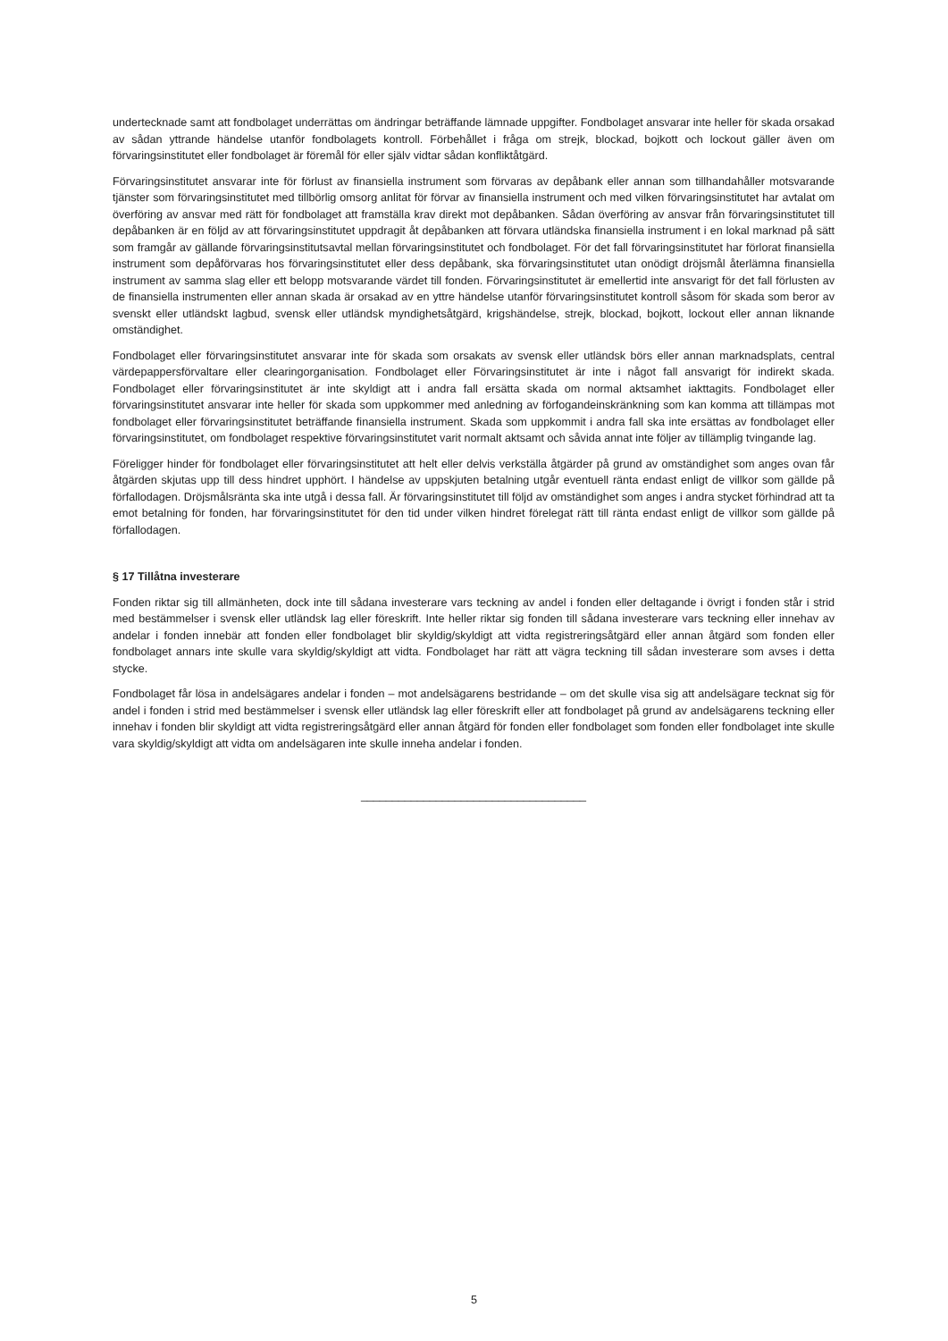undertecknade samt att fondbolaget underrättas om ändringar beträffande lämnade uppgifter. Fondbolaget ansvarar inte heller för skada orsakad av sådan yttrande händelse utanför fondbolagets kontroll. Förbehållet i fråga om strejk, blockad, bojkott och lockout gäller även om förvaringsinstitutet eller fondbolaget är föremål för eller själv vidtar sådan konfliktåtgärd.
Förvaringsinstitutet ansvarar inte för förlust av finansiella instrument som förvaras av depåbank eller annan som tillhandahåller motsvarande tjänster som förvaringsinstitutet med tillbörlig omsorg anlitat för förvar av finansiella instrument och med vilken förvaringsinstitutet har avtalat om överföring av ansvar med rätt för fondbolaget att framställa krav direkt mot depåbanken. Sådan överföring av ansvar från förvaringsinstitutet till depåbanken är en följd av att förvaringsinstitutet uppdragit åt depåbanken att förvara utländska finansiella instrument i en lokal marknad på sätt som framgår av gällande förvaringsinstitutsavtal mellan förvaringsinstitutet och fondbolaget. För det fall förvaringsinstitutet har förlorat finansiella instrument som depåförvaras hos förvaringsinstitutet eller dess depåbank, ska förvaringsinstitutet utan onödigt dröjsmål återlämna finansiella instrument av samma slag eller ett belopp motsvarande värdet till fonden. Förvaringsinstitutet är emellertid inte ansvarigt för det fall förlusten av de finansiella instrumenten eller annan skada är orsakad av en yttre händelse utanför förvaringsinstitutet kontroll såsom för skada som beror av svenskt eller utländskt lagbud, svensk eller utländsk myndighetsåtgärd, krigshändelse, strejk, blockad, bojkott, lockout eller annan liknande omständighet.
Fondbolaget eller förvaringsinstitutet ansvarar inte för skada som orsakats av svensk eller utländsk börs eller annan marknadsplats, central värdepappersförvaltare eller clearingorganisation. Fondbolaget eller Förvaringsinstitutet är inte i något fall ansvarigt för indirekt skada. Fondbolaget eller förvaringsinstitutet är inte skyldigt att i andra fall ersätta skada om normal aktsamhet iakttagits. Fondbolaget eller förvaringsinstitutet ansvarar inte heller för skada som uppkommer med anledning av förfogandeinskränkning som kan komma att tillämpas mot fondbolaget eller förvaringsinstitutet beträffande finansiella instrument. Skada som uppkommit i andra fall ska inte ersättas av fondbolaget eller förvaringsinstitutet, om fondbolaget respektive förvaringsinstitutet varit normalt aktsamt och såvida annat inte följer av tillämplig tvingande lag.
Föreligger hinder för fondbolaget eller förvaringsinstitutet att helt eller delvis verkställa åtgärder på grund av omständighet som anges ovan får åtgärden skjutas upp till dess hindret upphört. I händelse av uppskjuten betalning utgår eventuell ränta endast enligt de villkor som gällde på förfallodagen. Dröjsmålsränta ska inte utgå i dessa fall. Är förvaringsinstitutet till följd av omständighet som anges i andra stycket förhindrad att ta emot betalning för fonden, har förvaringsinstitutet för den tid under vilken hindret förelegat rätt till ränta endast enligt de villkor som gällde på förfallodagen.
§ 17 Tillåtna investerare
Fonden riktar sig till allmänheten, dock inte till sådana investerare vars teckning av andel i fonden eller deltagande i övrigt i fonden står i strid med bestämmelser i svensk eller utländsk lag eller föreskrift. Inte heller riktar sig fonden till sådana investerare vars teckning eller innehav av andelar i fonden innebär att fonden eller fondbolaget blir skyldig/skyldigt att vidta registreringsåtgärd eller annan åtgärd som fonden eller fondbolaget annars inte skulle vara skyldig/skyldigt att vidta. Fondbolaget har rätt att vägra teckning till sådan investerare som avses i detta stycke.
Fondbolaget får lösa in andelsägares andelar i fonden – mot andelsägarens bestridande – om det skulle visa sig att andelsägare tecknat sig för andel i fonden i strid med bestämmelser i svensk eller utländsk lag eller föreskrift eller att fondbolaget på grund av andelsägarens teckning eller innehav i fonden blir skyldigt att vidta registreringsåtgärd eller annan åtgärd för fonden eller fondbolaget som fonden eller fondbolaget inte skulle vara skyldig/skyldigt att vidta om andelsägaren inte skulle inneha andelar i fonden.
____________________________________
5